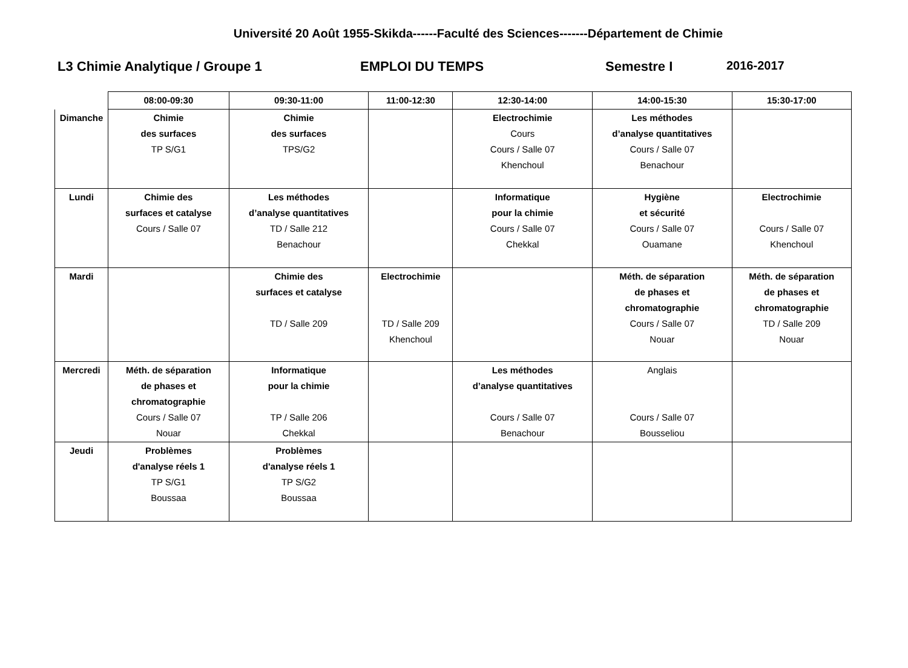Université 20 Août 1955-Skikda------Faculté des Sciences-------Département de Chimie
L3 Chimie Analytique / Groupe 1 EMPLOI DU TEMPS Semestre I 2016-2017
| | 08:00-09:30 | 09:30-11:00 | 11:00-12:30 | 12:30-14:00 | 14:00-15:30 | 15:30-17:00 |
| --- | --- | --- | --- | --- | --- | --- |
| Dimanche | Chimie des surfaces TP S/G1 | Chimie des surfaces TPS/G2 | | Electrochimie Cours Cours / Salle 07 Khenchoul | Les méthodes d’analyse quantitatives Cours / Salle 07 Benachour | |
| Lundi | Chimie des surfaces et catalyse Cours / Salle 07 | Les méthodes d’analyse quantitatives TD / Salle 212 Benachour | | Informatique pour la chimie Cours / Salle 07 Chekkal | Hygiène et sécurité Cours / Salle 07 Ouamane | Electrochimie Cours / Salle 07 Khenchoul |
| Mardi | | Chimie des surfaces et catalyse TD / Salle 209 | Electrochimie TD / Salle 209 Khenchoul | | Méth. de séparation de phases et chromatographie Cours / Salle 07 Nouar | Méth. de séparation de phases et chromatographie TD / Salle 209 Nouar |
| Mercredi | Méth. de séparation de phases et chromatographie Cours / Salle 07 Nouar | Informatique pour la chimie TP / Salle 206 Chekkal | | Les méthodes d’analyse quantitatives Cours / Salle 07 Benachour | Anglais Cours / Salle 07 Bousseliou | |
| Jeudi | Problèmes d'analyse réels 1 TP S/G1 Boussaa | Problèmes d'analyse réels 1 TP S/G2 Boussaa | | | | |